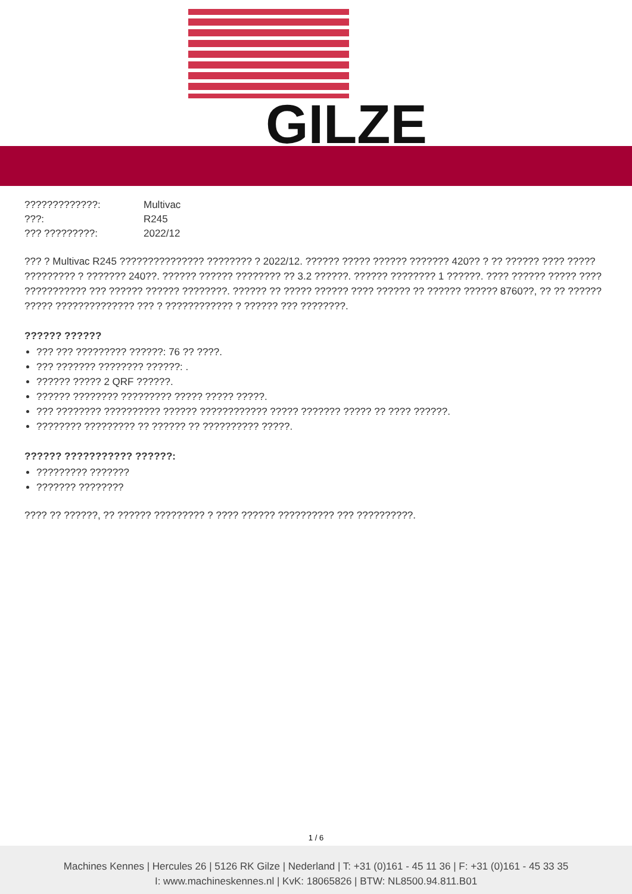GILZE
| ?????????????: | Multivac |
| ???: | R245 |
| ??? ?????????: | 2022/12 |
??? ? Multivac R245 ??????????????? ???????? ? 2022/12. ?????? ????? ?????? ??????? 420?? ? ?? ?????? ???? ????? ????????? ? ??????? 240??. ?????? ?????? ???????? ?? 3.2 ??????. ?????? ???????? 1 ??????. ???? ?????? ????? ???? ??????????? ??? ?????? ?????? ????????. ?????? ?? ????? ?????? ???? ?????? ?? ?????? ?????? 8760??, ?? ?? ?????? ????? ?????????????? ??? ? ???????????? ? ?????? ??? ????????.
?????? ??????
??? ??? ????????? ??????: 76 ?? ????.
??? ??????? ???????? ??????: .
?????? ????? 2 QRF ??????.
?????? ???????? ????????? ????? ????? ?????.
??? ???????? ?????????? ?????? ???????????? ????? ??????? ????? ?? ???? ??????.
???????? ????????? ?? ?????? ?? ?????????? ?????.
?????? ??????????? ??????:
????????? ???????
??????? ????????
???? ?? ??????, ?? ?????? ????????? ? ???? ?????? ?????????? ??? ??????????.
1 / 6
Machines Kennes | Hercules 26 | 5126 RK Gilze | Nederland | T: +31 (0)161 - 45 11 36 | F: +31 (0)161 - 45 33 35
I: www.machineskennes.nl | KvK: 18065826 | BTW: NL8500.94.811.B01